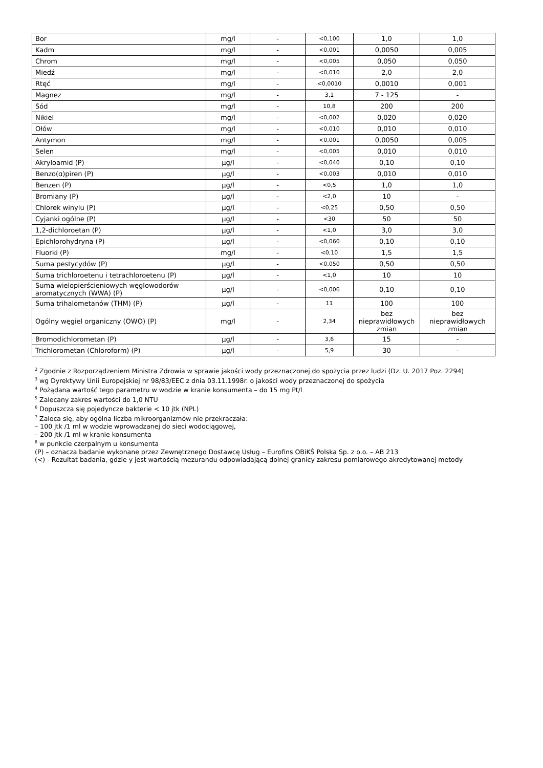| Bor | mg/l | - | <0,100 | 1,0 | 1,0 |
| Kadm | mg/l | - | <0,001 | 0,0050 | 0,005 |
| Chrom | mg/l | - | <0,005 | 0,050 | 0,050 |
| Miedź | mg/l | - | <0,010 | 2,0 | 2,0 |
| Rtęć | mg/l | - | <0,0010 | 0,0010 | 0,001 |
| Magnez | mg/l | - | 3,1 | 7 - 125 | - |
| Sód | mg/l | - | 10,8 | 200 | 200 |
| Nikiel | mg/l | - | <0,002 | 0,020 | 0,020 |
| Ołów | mg/l | - | <0,010 | 0,010 | 0,010 |
| Antymon | mg/l | - | <0,001 | 0,0050 | 0,005 |
| Selen | mg/l | - | <0,005 | 0,010 | 0,010 |
| Akryloamid (P) | µg/l | - | <0,040 | 0,10 | 0,10 |
| Benzo(ɑ)piren (P) | µg/l | - | <0,003 | 0,010 | 0,010 |
| Benzen (P) | µg/l | - | <0,5 | 1,0 | 1,0 |
| Bromiany (P) | µg/l | - | <2,0 | 10 | - |
| Chlorek winylu (P) | µg/l | - | <0,25 | 0,50 | 0,50 |
| Cyjanki ogólne (P) | µg/l | - | <30 | 50 | 50 |
| 1,2-dichloroetan (P) | µg/l | - | <1,0 | 3,0 | 3,0 |
| Epichlorohydryna (P) | µg/l | - | <0,060 | 0,10 | 0,10 |
| Fluorki (P) | mg/l | - | <0,10 | 1,5 | 1,5 |
| Suma pestycydów (P) | µg/l | - | <0,050 | 0,50 | 0,50 |
| Suma trichloroetenu i tetrachloroetenu (P) | µg/l | - | <1,0 | 10 | 10 |
| Suma wielopierścieniowych węglowodorów aromatycznych (WWA) (P) | µg/l | - | <0,006 | 0,10 | 0,10 |
| Suma trihalometanów (THM) (P) | µg/l | - | 11 | 100 | 100 |
| Ogólny węgiel organiczny (OWO) (P) | mg/l | - | 2,34 | bez nieprawidłowych zmian | bez nieprawidłowych zmian |
| Bromodichlorometan (P) | µg/l | - | 3,6 | 15 | - |
| Trichlorometan (Chloroform) (P) | µg/l | - | 5,9 | 30 | - |
<sup>2</sup> Zgodnie z Rozporządzeniem Ministra Zdrowia w sprawie jakości wody przeznaczonej do spożycia przez ludzi (Dz. U. 2017 Poz. 2294)
<sup>3</sup> wg Dyrektywy Unii Europejskiej nr 98/83/EEC z dnia 03.11.1998r. o jakości wody przeznaczonej do spożycia
<sup>4</sup> Pożądana wartość tego parametru w wodzie w kranie konsumenta – do 15 mg Pt/l
<sup>5</sup> Zalecany zakres wartości do 1,0 NTU
<sup>6</sup> Dopuszcza się pojedyncze bakterie < 10 jtk (NPL)
<sup>7</sup> Zaleca się, aby ogólna liczba mikroorganizmów nie przekraczała:
– 100 jtk /1 ml w wodzie wprowadzanej do sieci wodociągowej,
– 200 jtk /1 ml w kranie konsumenta
<sup>8</sup> w punkcie czerpalnym u konsumenta
(P) – oznacza badanie wykonane przez Zewnętrznego Dostawcę Usług – Eurofins OBiKŚ Polska Sp. z o.o. – AB 213
(<) - Rezultat badania, gdzie y jest wartością mezurandu odpowiadającą dolnej granicy zakresu pomiarowego akredytowanej metody